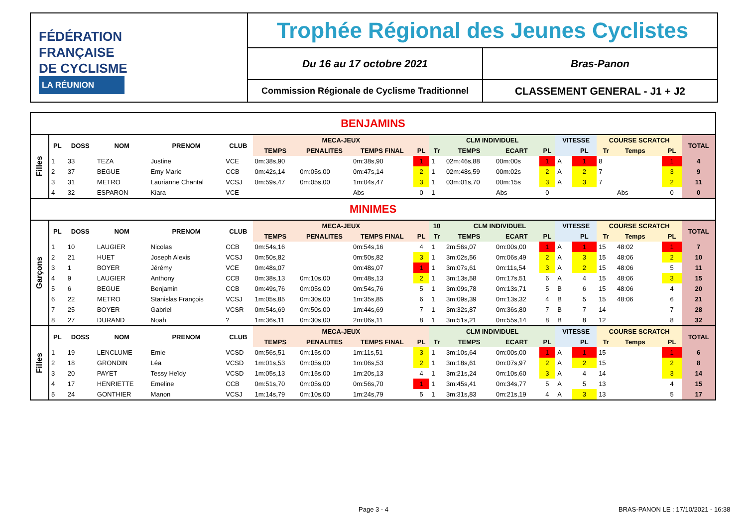FÉDÉRATION
FRANÇAISE
DE CYCLISME
LA RÉUNION
Trophée Régional des Jeunes Cyclistes
Du 16 au 17 octobre 2021 Bras-Panon
Commission Régionale de Cyclisme Traditionnel
CLASSEMENT GENERAL - J1 + J2
| BENJAMINS | | | | | | | | | | | | | | | | | | | | |
| Filles | PL | DOSS | NOM | PRENOM | CLUB | MECA-JEUX | | | | CLM INDIVIDUEL | | | | VITESSE | | COURSE SCRATCH | | | | TOTAL |
| | | | | | | TEMPS | PENALITES | TEMPS FINAL | PL | Tr | TEMPS | ECART | PL | | PL | Tr | Temps | | PL | |
| | 1 | 33 | TEZA | Justine | VCE | 0m:38s,90 | | 0m:38s,90 | 1 | 1 | 02m:46s,88 | 00m:00s | 1 | A | 1 | 8 | | | 1 | 4 |
| | 2 | 37 | BEGUE | Emy Marie | CCB | 0m:42s,14 | 0m:05s,00 | 0m:47s,14 | 2 | 1 | 02m:48s,59 | 00m:02s | 2 | A | 2 | 7 | | | 3 | 9 |
| | 3 | 31 | METRO | Laurianne Chantal | VCSJ | 0m:59s,47 | 0m:05s,00 | 1m:04s,47 | 3 | 1 | 03m:01s,70 | 00m:15s | 3 | A | 3 | 7 | | | 2 | 11 |
| | 4 | 32 | ESPARON | Kiara | VCE | | | Abs | 0 | 1 | | Abs | 0 | | | | Abs | | 0 | 0 |
| MINIMES | | | | | | | | | | | | | | | | | | | | |
| Garçons | PL | DOSS | NOM | PRENOM | CLUB | MECA-JEUX | | | | 10 | CLM INDIVIDUEL | | | VITESSE | | COURSE SCRATCH | | | | TOTAL |
| | | | | | | TEMPS | PENALITES | TEMPS FINAL | PL | Tr | TEMPS | ECART | PL | | PL | Tr | Temps | | PL | |
| | 1 | 10 | LAUGIER | Nicolas | CCB | 0m:54s,16 | | 0m:54s,16 | 4 | 1 | 2m:56s,07 | 0m:00s,00 | 1 | A | 1 | 15 | 48:02 | | 1 | 7 |
| | 2 | 21 | HUET | Joseph Alexis | VCSJ | 0m:50s,82 | | 0m:50s,82 | 3 | 1 | 3m:02s,56 | 0m:06s,49 | 2 | A | 3 | 15 | 48:06 | | 2 | 10 |
| | 3 | 1 | BOYER | Jérémy | VCE | 0m:48s,07 | | 0m:48s,07 | 1 | 1 | 3m:07s,61 | 0m:11s,54 | 3 | A | 2 | 15 | 48:06 | | 5 | 11 |
| | 4 | 9 | LAUGIER | Anthony | CCB | 0m:38s,13 | 0m:10s,00 | 0m:48s,13 | 2 | 1 | 3m:13s,58 | 0m:17s,51 | 6 | A | 4 | 15 | 48:06 | | 3 | 15 |
| | 5 | 6 | BEGUE | Benjamin | CCB | 0m:49s,76 | 0m:05s,00 | 0m:54s,76 | 5 | 1 | 3m:09s,78 | 0m:13s,71 | 5 | B | 6 | 15 | 48:06 | | 4 | 20 |
| | 6 | 22 | METRO | Stanislas François | VCSJ | 1m:05s,85 | 0m:30s,00 | 1m:35s,85 | 6 | 1 | 3m:09s,39 | 0m:13s,32 | 4 | B | 5 | 15 | 48:06 | | 6 | 21 |
| | 7 | 25 | BOYER | Gabriel | VCSR | 0m:54s,69 | 0m:50s,00 | 1m:44s,69 | 7 | 1 | 3m:32s,87 | 0m:36s,80 | 7 | B | 7 | 14 | | | 7 | 28 |
| | 8 | 27 | DURAND | Noah | ? | 1m:36s,11 | 0m:30s,00 | 2m:06s,11 | 8 | 1 | 3m:51s,21 | 0m:55s,14 | 8 | B | 8 | 12 | | | 8 | 32 |
| Filles | PL | DOSS | NOM | PRENOM | CLUB | MECA-JEUX | | | | CLM INDIVIDUEL | | | | VITESSE | | COURSE SCRATCH | | | | TOTAL |
| | | | | | | TEMPS | PENALITES | TEMPS FINAL | PL | Tr | TEMPS | ECART | PL | | PL | Tr | Temps | | PL | |
| | 1 | 19 | LENCLUME | Emie | VCSD | 0m:56s,51 | 0m:15s,00 | 1m:11s,51 | 3 | 1 | 3m:10s,64 | 0m:00s,00 | 1 | A | 1 | 15 | | | 1 | 6 |
| | 2 | 18 | GRONDIN | Léa | VCSD | 1m:01s,53 | 0m:05s,00 | 1m:06s,53 | 2 | 1 | 3m:18s,61 | 0m:07s,97 | 2 | A | 2 | 15 | | | 2 | 8 |
| | 3 | 20 | PAYET | Tessy Heïdy | VCSD | 1m:05s,13 | 0m:15s,00 | 1m:20s,13 | 4 | 1 | 3m:21s,24 | 0m:10s,60 | 3 | A | 4 | 14 | | | 3 | 14 |
| | 4 | 17 | HENRIETTE | Emeline | CCB | 0m:51s,70 | 0m:05s,00 | 0m:56s,70 | 1 | 1 | 3m:45s,41 | 0m:34s,77 | 5 | A | 5 | 13 | | | 4 | 15 |
| | 5 | 24 | GONTHIER | Manon | VCSJ | 1m:14s,79 | 0m:10s,00 | 1m:24s,79 | 5 | 1 | 3m:31s,83 | 0m:21s,19 | 4 | A | 3 | 13 | | | 5 | 17 |
Page 3 - 4
BRAS-PANON LE : 17/10/2021 - 16:38